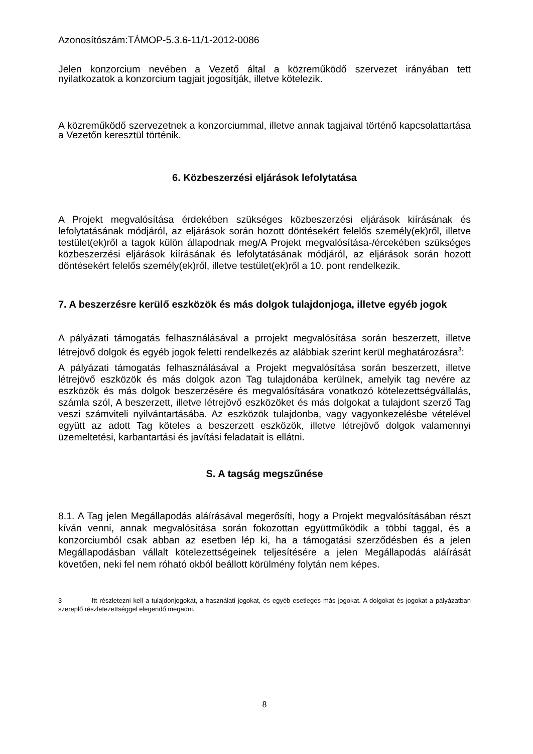Azonosítószám:TÁMOP-5.3.6-11/1-2012-0086
Jelen konzorcium nevében a Vezető által a közreműködő szervezet irányában tett nyilatkozatok a konzorcium tagjait jogosítják, illetve kötelezik.
A közreműködő szervezetnek a konzorciummal, illetve annak tagjaival történő kapcsolattartása a Vezetőn keresztül történik.
6. Közbeszerzési eljárások lefolytatása
A Projekt megvalósítása érdekében szükséges közbeszerzési eljárások kiírásának és lefolytatásának módjáról, az eljárások során hozott döntésekért felelős személy(ek)ről, illetve testület(ek)ről a tagok külön állapodnak meg/A Projekt megvalósítása-/ércekében szükséges közbeszerzési eljárások kiírásának és lefolytatásának módjáról, az eljárások során hozott döntésekért felelős személy(ek)ről, illetve testület(ek)ről a 10. pont rendelkezik.
7. A beszerzésre kerülő eszközök és más dolgok tulajdonjoga, illetve egyéb jogok
A pályázati támogatás felhasználásával a prrojekt megvalósítása során beszerzett, illetve létrejövő dolgok és egyéb jogok feletti rendelkezés az alábbiak szerint kerül meghatározásra<sup>3</sup>:
A pályázati támogatás felhasználásával a Projekt megvalósítása során beszerzett, illetve létrejövő eszközök és más dolgok azon Tag tulajdonába kerülnek, amelyik tag nevére az eszközök és más dolgok beszerzésére és megvalósítására vonatkozó kötelezettségvállalás, számla szól, A beszerzett, illetve létrejövő eszközöket és más dolgokat a tulajdont szerző Tag veszi számviteli nyilvántartásába. Az eszközök tulajdonba, vagy vagyonkezelésbe vételével együtt az adott Tag köteles a beszerzett eszközök, illetve létrejövő dolgok valamennyi üzemeltetési, karbantartási és javítási feladatait is ellátni.
S. A tagság megszűnése
8.1. A Tag jelen Megállapodás aláírásával megerősíti, hogy a Projekt megvalósításában részt kíván venni, annak megvalósítása során fokozottan együttműködik a többi taggal, és a konzorciumból csak abban az esetben lép ki, ha a támogatási szerződésben és a jelen Megállapodásban vállalt kötelezettségeinek teljesítésére a jelen Megállapodás aláírását követően, neki fel nem róható okból beállott körülmény folytán nem képes.
3 Itt részletezni kell a tulajdonjogokat, a használati jogokat, és egyéb esetleges más jogokat. A dolgokat és jogokat a pályázatban szereplő részletezettséggel elegendő megadni.
8